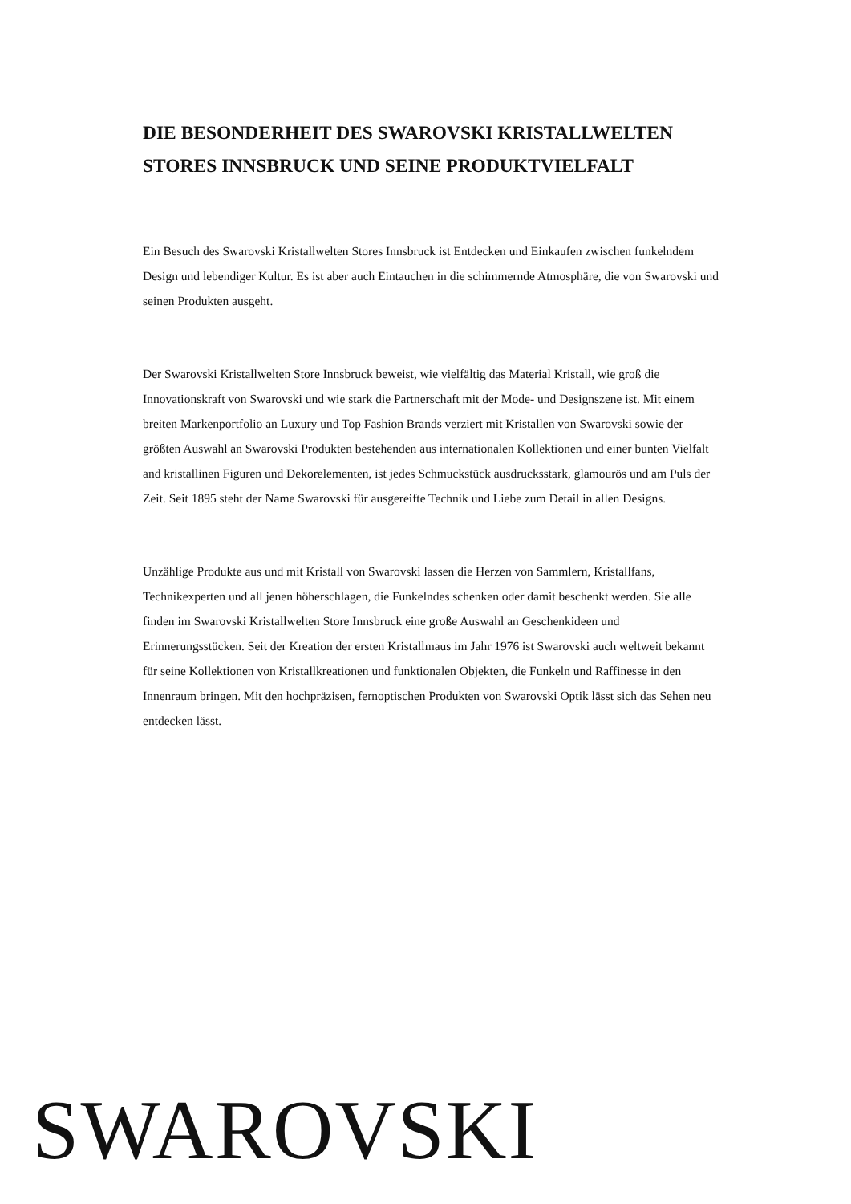DIE BESONDERHEIT DES SWAROVSKI KRISTALLWELTEN STORES INNSBRUCK UND SEINE PRODUKTVIELFALT
Ein Besuch des Swarovski Kristallwelten Stores Innsbruck ist Entdecken und Einkaufen zwischen funkelndem Design und lebendiger Kultur. Es ist aber auch Eintauchen in die schimmernde Atmosphäre, die von Swarovski und seinen Produkten ausgeht.
Der Swarovski Kristallwelten Store Innsbruck beweist, wie vielfältig das Material Kristall, wie groß die Innovationskraft von Swarovski und wie stark die Partnerschaft mit der Mode- und Designszene ist. Mit einem breiten Markenportfolio an Luxury und Top Fashion Brands verziert mit Kristallen von Swarovski sowie der größten Auswahl an Swarovski Produkten bestehenden aus internationalen Kollektionen und einer bunten Vielfalt and kristallinen Figuren und Dekorelementen, ist jedes Schmuckstück ausdrucksstark, glamourös und am Puls der Zeit. Seit 1895 steht der Name Swarovski für ausgereifte Technik und Liebe zum Detail in allen Designs.
Unzählige Produkte aus und mit Kristall von Swarovski lassen die Herzen von Sammlern, Kristallfans, Technikexperten und all jenen höherschlagen, die Funkelndes schenken oder damit beschenkt werden. Sie alle finden im Swarovski Kristallwelten Store Innsbruck eine große Auswahl an Geschenkideen und Erinnerungsstücken. Seit der Kreation der ersten Kristallmaus im Jahr 1976 ist Swarovski auch weltweit bekannt für seine Kollektionen von Kristallkreationen und funktionalen Objekten, die Funkeln und Raffinesse in den Innenraum bringen. Mit den hochpräzisen, fernoptischen Produkten von Swarovski Optik lässt sich das Sehen neu entdecken lässt.
SWAROVSKI